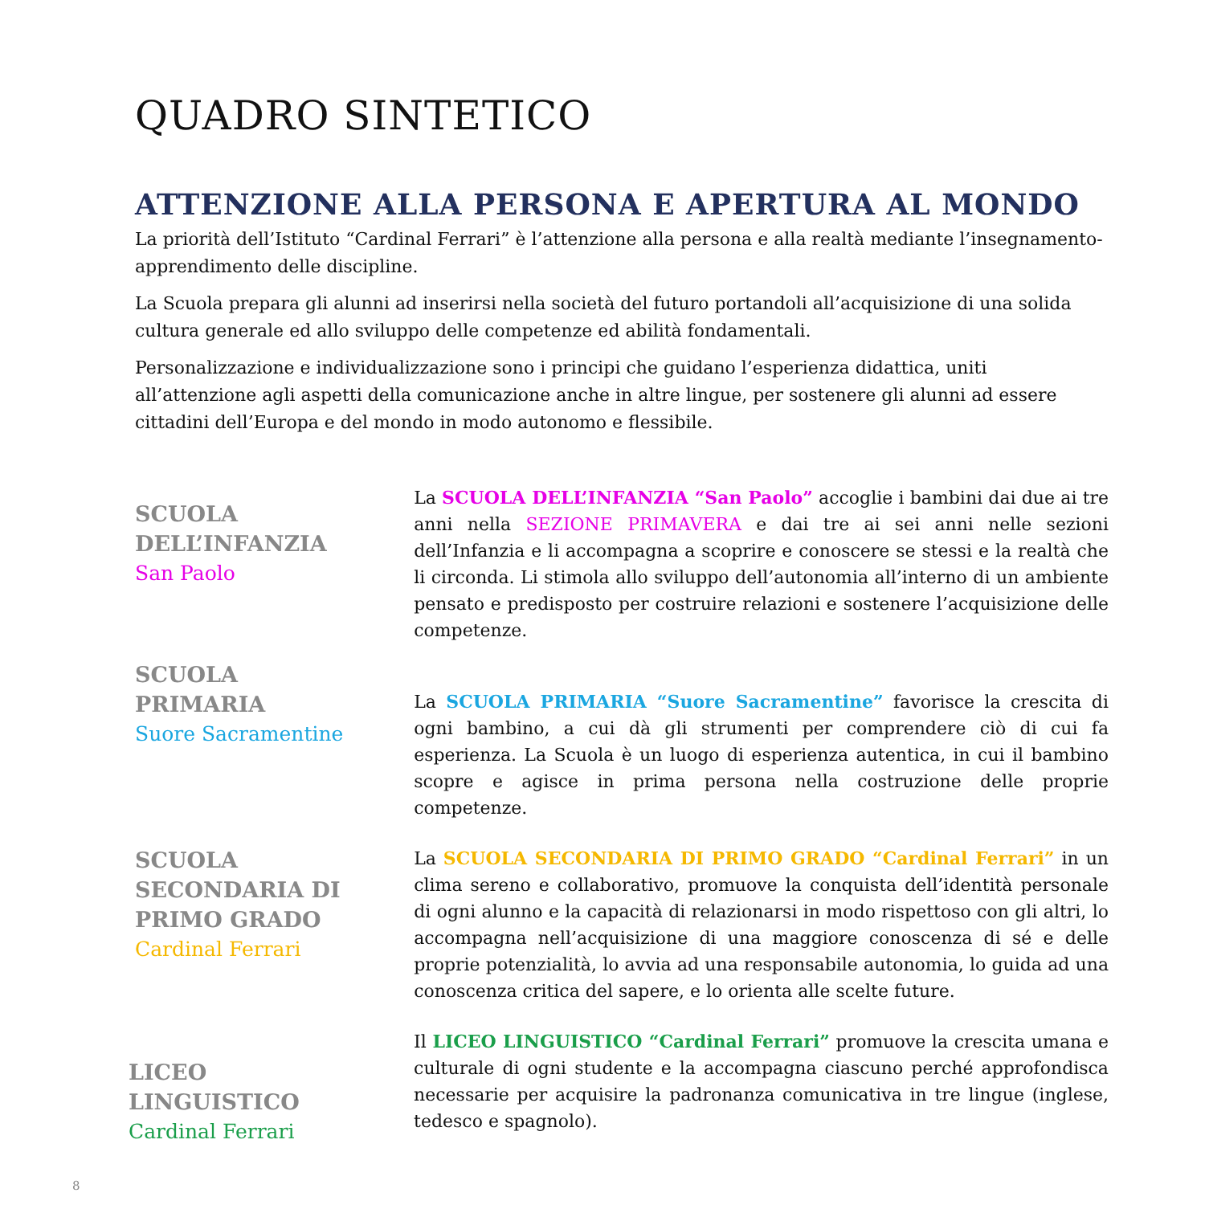QUADRO SINTETICO
ATTENZIONE ALLA PERSONA E APERTURA AL MONDO
La priorità dell’Istituto “Cardinal Ferrari” è l’attenzione alla persona e alla realtà mediante l’insegnamento- apprendimento delle discipline.
La Scuola prepara gli alunni ad inserirsi nella società del futuro portandoli all’acquisizione di una solida cultura generale ed allo sviluppo delle competenze ed abilità fondamentali.
Personalizzazione e individualizzazione sono i principi che guidano l’esperienza didattica, uniti all’attenzione agli aspetti della comunicazione anche in altre lingue, per sostenere gli alunni ad essere cittadini dell’Europa e del mondo in modo autonomo e flessibile.
SCUOLA
DELL’INFANZIA
San Paolo
La SCUOLA DELL’INFANZIA “San Paolo” accoglie i bambini dai due ai tre anni nella SEZIONE PRIMAVERA e dai tre ai sei anni nelle sezioni dell’Infanzia e li accompagna a scoprire e conoscere se stessi e la realtà che li circonda. Li stimola allo sviluppo dell’autonomia all’interno di un ambiente pensato e predisposto per costruire relazioni e sostenere l’acquisizione delle competenze.
SCUOLA
PRIMARIA
Suore Sacramentine
La SCUOLA PRIMARIA “Suore Sacramentine” favorisce la crescita di ogni bambino, a cui dà gli strumenti per comprendere ciò di cui fa esperienza. La Scuola è un luogo di esperienza autentica, in cui il bambino scopre e agisce in prima persona nella costruzione delle proprie competenze.
SCUOLA
SECONDARIA DI
PRIMO GRADO
Cardinal Ferrari
La SCUOLA SECONDARIA DI PRIMO GRADO “Cardinal Ferrari” in un clima sereno e collaborativo, promuove la conquista dell’identità personale di ogni alunno e la capacità di relazionarsi in modo rispettoso con gli altri, lo accompagna nell’acquisizione di una maggiore conoscenza di sé e delle proprie potenzialità, lo avvia ad una responsabile autonomia, lo guida ad una conoscenza critica del sapere, e lo orienta alle scelte future.
LICEO
LINGUISTICO
Cardinal Ferrari
Il LICEO LINGUISTICO “Cardinal Ferrari” promuove la crescita umana e culturale di ogni studente e la accompagna ciascuno perché approfondisca necessarie per acquisire la padronanza comunicativa in tre lingue (inglese, tedesco e spagnolo).
8